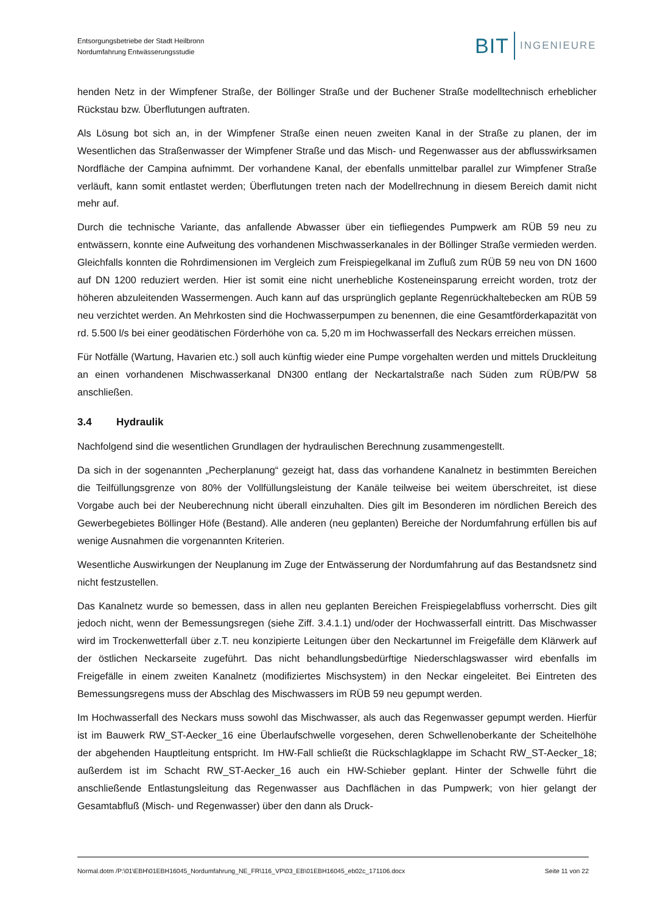Entsorgungsbetriebe der Stadt Heilbronn
Nordumfahrung Entwässerungsstudie
BIT INGENIEURE
henden Netz in der Wimpfener Straße, der Böllinger Straße und der Buchener Straße modelltechnisch erheblicher Rückstau bzw. Überflutungen auftraten.
Als Lösung bot sich an, in der Wimpfener Straße einen neuen zweiten Kanal in der Straße zu planen, der im Wesentlichen das Straßenwasser der Wimpfener Straße und das Misch- und Regenwasser aus der abflusswirksamen Nordfläche der Campina aufnimmt. Der vorhandene Kanal, der ebenfalls unmittelbar parallel zur Wimpfener Straße verläuft, kann somit entlastet werden; Überflutungen treten nach der Modellrechnung in diesem Bereich damit nicht mehr auf.
Durch die technische Variante, das anfallende Abwasser über ein tiefliegendes Pumpwerk am RÜB 59 neu zu entwässern, konnte eine Aufweitung des vorhandenen Mischwasserkanales in der Böllinger Straße vermieden werden. Gleichfalls konnten die Rohrdimensionen im Vergleich zum Freispiegelkanal im Zufluß zum RÜB 59 neu von DN 1600 auf DN 1200 reduziert werden. Hier ist somit eine nicht unerhebliche Kosteneinsparung erreicht worden, trotz der höheren abzuleitenden Wassermengen. Auch kann auf das ursprünglich geplante Regenrückhaltebecken am RÜB 59 neu verzichtet werden. An Mehrkosten sind die Hochwasserpumpen zu benennen, die eine Gesamtförderkapazität von rd. 5.500 l/s bei einer geodätischen Förderhöhe von ca. 5,20 m im Hochwasserfall des Neckars erreichen müssen.
Für Notfälle (Wartung, Havarien etc.) soll auch künftig wieder eine Pumpe vorgehalten werden und mittels Druckleitung an einen vorhandenen Mischwasserkanal DN300 entlang der Neckartalstraße nach Süden zum RÜB/PW 58 anschließen.
3.4 Hydraulik
Nachfolgend sind die wesentlichen Grundlagen der hydraulischen Berechnung zusammengestellt.
Da sich in der sogenannten „Pecherplanung“ gezeigt hat, dass das vorhandene Kanalnetz in bestimmten Bereichen die Teilfüllungsgrenze von 80% der Vollfüllungsleistung der Kanäle teilweise bei weitem überschreitet, ist diese Vorgabe auch bei der Neuberechnung nicht überall einzuhalten. Dies gilt im Besonderen im nördlichen Bereich des Gewerbegebietes Böllinger Höfe (Bestand). Alle anderen (neu geplanten) Bereiche der Nordumfahrung erfüllen bis auf wenige Ausnahmen die vorgenannten Kriterien.
Wesentliche Auswirkungen der Neuplanung im Zuge der Entwässerung der Nordumfahrung auf das Bestandsnetz sind nicht festzustellen.
Das Kanalnetz wurde so bemessen, dass in allen neu geplanten Bereichen Freispiegelabfluss vorherrscht. Dies gilt jedoch nicht, wenn der Bemessungsregen (siehe Ziff. 3.4.1.1) und/oder der Hochwasserfall eintritt. Das Mischwasser wird im Trockenwetterfall über z.T. neu konzipierte Leitungen über den Neckartunnel im Freigefälle dem Klärwerk auf der östlichen Neckarseite zugeführt. Das nicht behandlungsbedürftige Niederschlagswasser wird ebenfalls im Freigefälle in einem zweiten Kanalnetz (modifiziertes Mischsystem) in den Neckar eingeleitet. Bei Eintreten des Bemessungsregens muss der Abschlag des Mischwassers im RÜB 59 neu gepumpt werden.
Im Hochwasserfall des Neckars muss sowohl das Mischwasser, als auch das Regenwasser gepumpt werden. Hierfür ist im Bauwerk RW_ST-Aecker_16 eine Überlaufschwelle vorgesehen, deren Schwellenoberkante der Scheitelhöhe der abgehenden Hauptleitung entspricht. Im HW-Fall schließt die Rückschlagklappe im Schacht RW_ST-Aecker_18; außerdem ist im Schacht RW_ST-Aecker_16 auch ein HW-Schieber geplant. Hinter der Schwelle führt die anschließende Entlastungsleitung das Regenwasser aus Dachflächen in das Pumpwerk; von hier gelangt der Gesamtabfluß (Misch- und Regenwasser) über den dann als Druck-
Normal.dotm /P:\01\EBH\01EBH16045_Nordumfahrung_NE_FR\116_VP\03_EB\01EBH16045_eb02c_171106.docx Seite 11 von 22